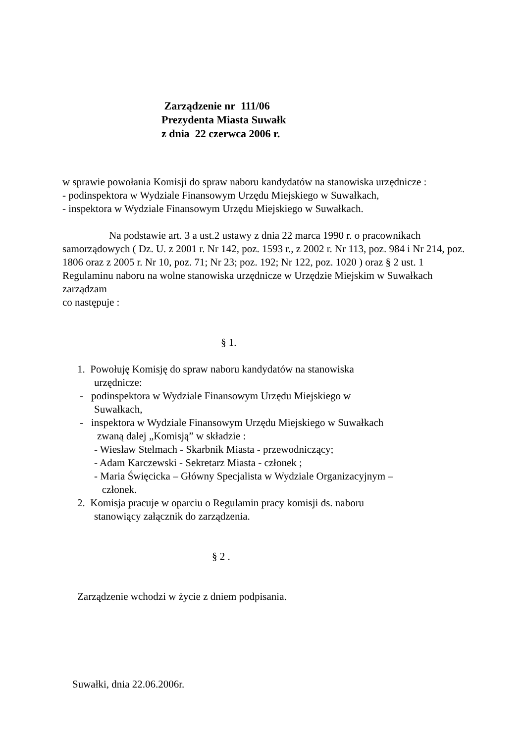Zarządzenie nr 111/06
Prezydenta Miasta Suwałk
z dnia 22 czerwca 2006 r.
w sprawie powołania Komisji do spraw naboru kandydatów na stanowiska urzędnicze :
- podinspektora w Wydziale Finansowym Urzędu Miejskiego w Suwałkach,
- inspektora w Wydziale Finansowym Urzędu Miejskiego w Suwałkach.
Na podstawie art. 3 a ust.2 ustawy z dnia 22 marca 1990 r. o pracownikach samorządowych ( Dz. U. z 2001 r. Nr 142, poz. 1593 r., z 2002 r. Nr 113, poz. 984 i Nr 214, poz. 1806 oraz z 2005 r. Nr 10, poz. 71; Nr 23; poz. 192; Nr 122, poz. 1020 ) oraz § 2 ust. 1 Regulaminu naboru na wolne stanowiska urzędnicze w Urzędzie Miejskim w Suwałkach zarządzam
co następuje :
§ 1.
1. Powołuję Komisję do spraw naboru kandydatów na stanowiska
urzędnicze:
- podinspektora w Wydziale Finansowym Urzędu Miejskiego w
Suwałkach,
- inspektora w Wydziale Finansowym Urzędu Miejskiego w Suwałkach
zwaną dalej „Komisją” w składzie :
- Wiesław Stelmach - Skarbnik Miasta - przewodniczący;
- Adam Karczewski - Sekretarz Miasta - członek ;
- Maria Święcicka – Główny Specjalista w Wydziale Organizacyjnym –
członek.
2. Komisja pracuje w oparciu o Regulamin pracy komisji ds. naboru
stanowiący załącznik do zarządzenia.
§ 2 .
Zarządzenie wchodzi w życie z dniem podpisania.
Suwałki, dnia 22.06.2006r.